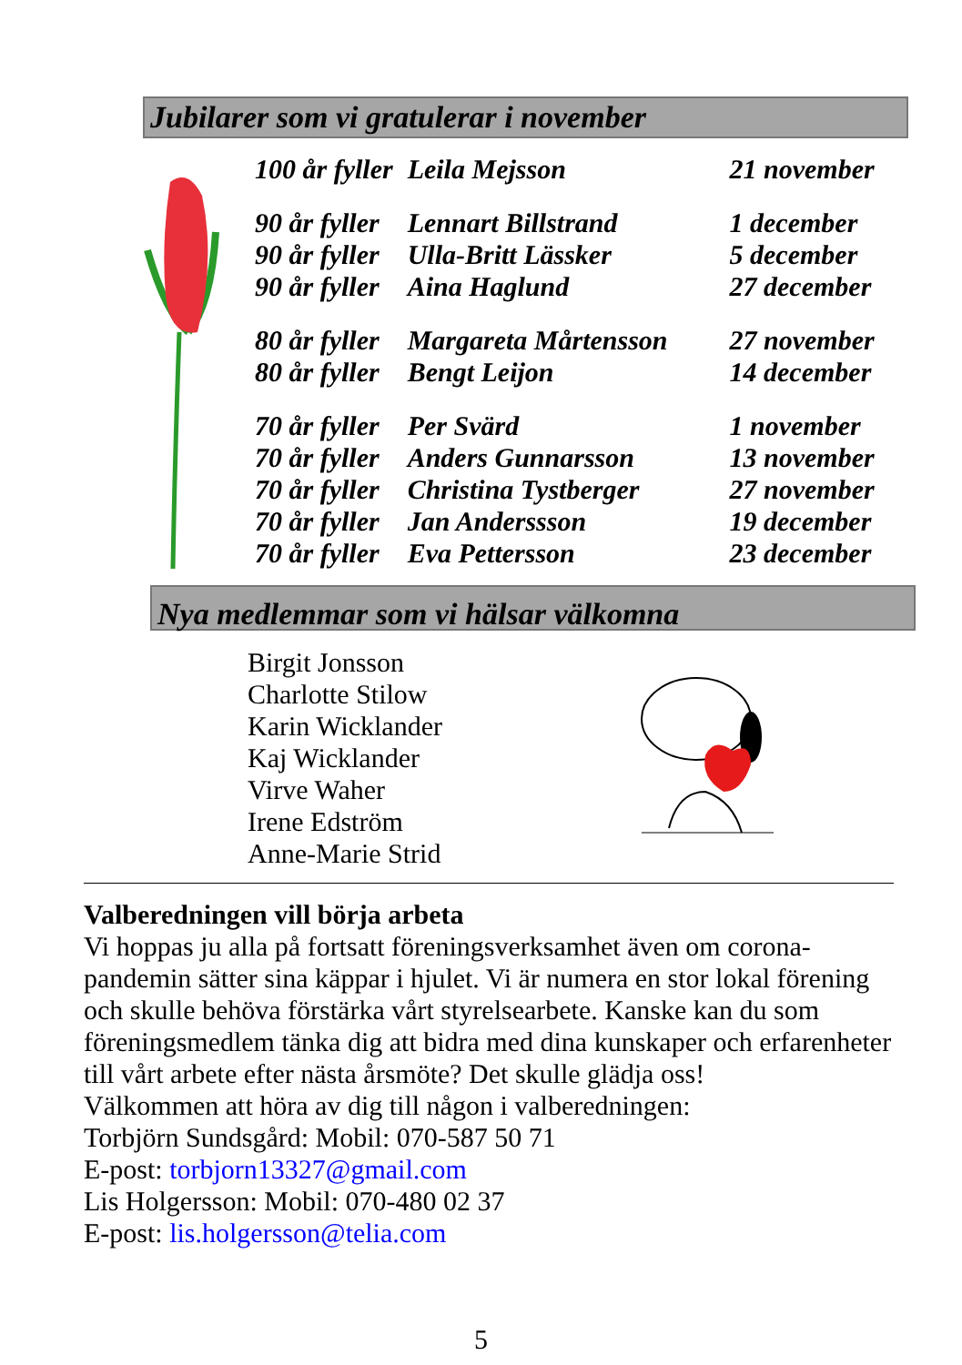Jubilarer som vi gratulerar i november
| 100 år fyller | Leila Mejsson | 21 november |
| 90 år fyller | Lennart Billstrand | 1 december |
| 90 år fyller | Ulla-Britt Lässker | 5 december |
| 90 år fyller | Aina Haglund | 27 december |
| 80 år fyller | Margareta Mårtensson | 27 november |
| 80 år fyller | Bengt Leijon | 14 december |
| 70 år fyller | Per Svärd | 1 november |
| 70 år fyller | Anders Gunnarsson | 13 november |
| 70 år fyller | Christina Tystberger | 27 november |
| 70 år fyller | Jan Anderssson | 19 december |
| 70 år fyller | Eva Pettersson | 23 december |
Nya medlemmar som vi hälsar välkomna
Birgit Jonsson
Charlotte Stilow
Karin Wicklander
Kaj Wicklander
Virve Waher
Irene Edström
Anne-Marie Strid
Valberedningen vill börja arbeta
Vi hoppas ju alla på fortsatt föreningsverksamhet även om corona-pandemin sätter sina käppar i hjulet. Vi är numera en stor lokal förening och skulle behöva förstärka vårt styrelsearbete. Kanske kan du som föreningsmedlem tänka dig att bidra med dina kunskaper och erfarenheter till vårt arbete efter nästa årsmöte? Det skulle glädja oss!
Välkommen att höra av dig till någon i valberedningen:
Torbjörn Sundsgård: Mobil: 070-587 50 71
E-post: torbjorn13327@gmail.com
Lis Holgersson: Mobil: 070-480 02 37
E-post: lis.holgersson@telia.com
5